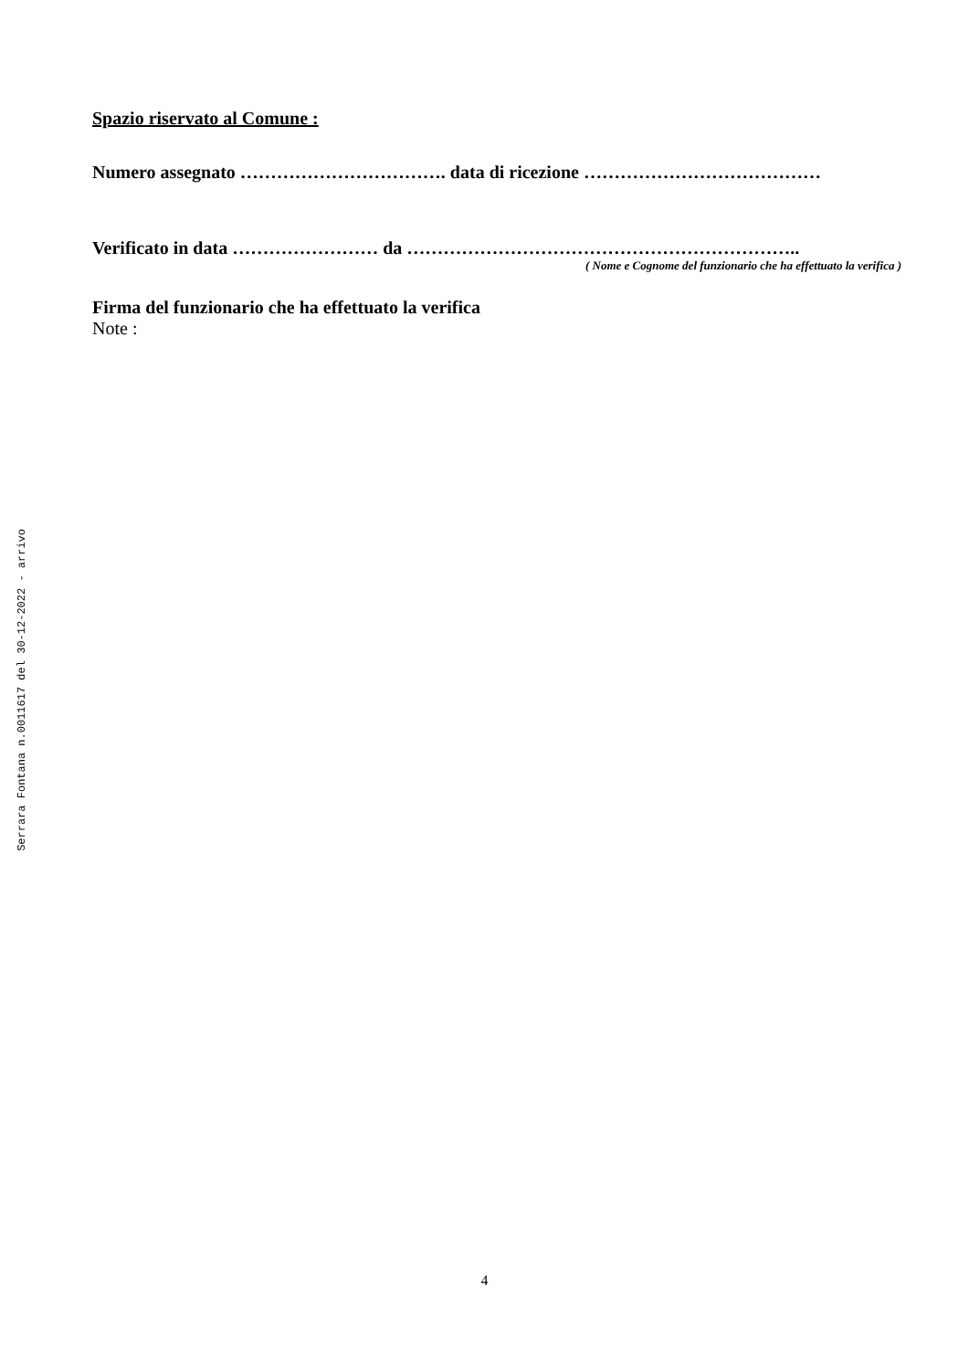Spazio riservato al Comune :
Numero assegnato ……………………………. data di ricezione …………………………………
Verificato in data …………………… da ………………………………………………………..
( Nome e Cognome del funzionario che ha effettuato la verifica )
Firma del funzionario che ha effettuato la verifica
Note :
Serrara Fontana n.0011617 del 30-12-2022 - arrivo
4